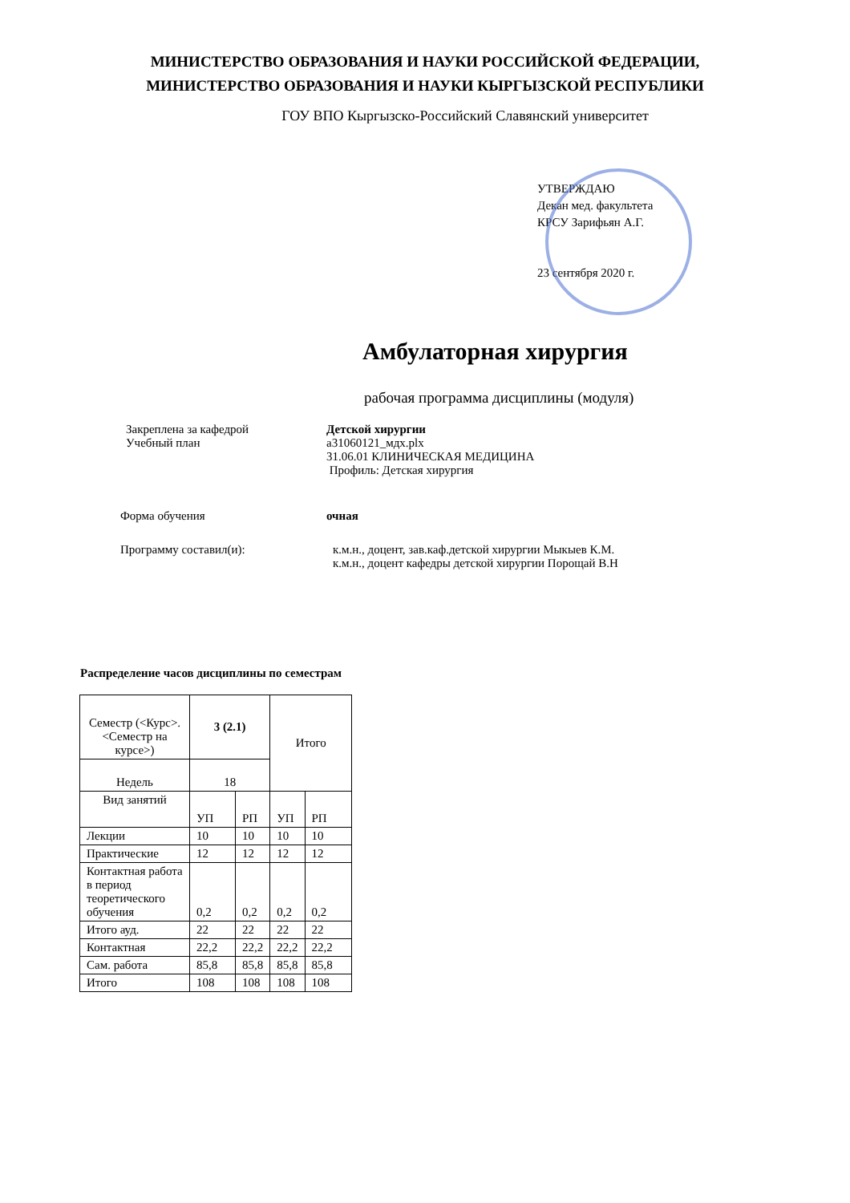МИНИСТЕРСТВО ОБРАЗОВАНИЯ И НАУКИ РОССИЙСКОЙ ФЕДЕРАЦИИ,
МИНИСТЕРСТВО ОБРАЗОВАНИЯ И НАУКИ КЫРГЫЗСКОЙ РЕСПУБЛИКИ
ГОУ ВПО Кыргызско-Российский Славянский университет
УТВЕРЖДАЮ
Декан мед. факультета
КРСУ Зарифьян А.Г.
23 сентября 2020 г.
Амбулаторная хирургия
рабочая программа дисциплины (модуля)
Закреплена за кафедрой
Учебный план
Детской хирургии
а31060121_мдх.plx
31.06.01 КЛИНИЧЕСКАЯ МЕДИЦИНА
Профиль: Детская хирургия
Форма обучения очная
Программу составил(и): к.м.н., доцент, зав.каф.детской хирургии Мыкыев К.М.
к.м.н., доцент кафедры детской хирургии Порощай В.Н
Распределение часов дисциплины по семестрам
| Семестр (<Курс>.<Семестр на курсе>) | 3 (2.1) | | Итого | |
| Недель | 18 | | | |
| Вид занятий | УП | РП | УП | РП |
| Лекции | 10 | 10 | 10 | 10 |
| Практические | 12 | 12 | 12 | 12 |
| Контактная работа в период теоретического обучения | 0,2 | 0,2 | 0,2 | 0,2 |
| Итого ауд. | 22 | 22 | 22 | 22 |
| Контактная | 22,2 | 22,2 | 22,2 | 22,2 |
| Сам. работа | 85,8 | 85,8 | 85,8 | 85,8 |
| Итого | 108 | 108 | 108 | 108 |